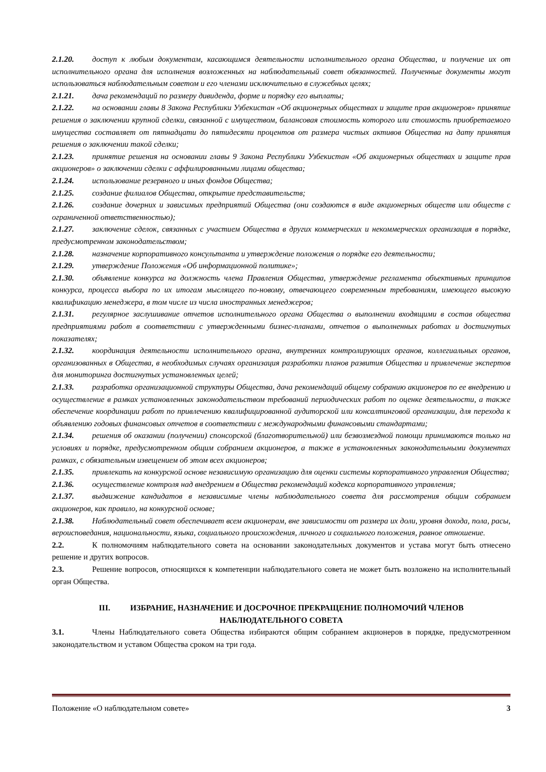2.1.20. доступ к любым документам, касающимся деятельности исполнительного органа Общества, и получение их от исполнительного органа для исполнения возложенных на наблюдательный совет обязанностей. Полученные документы могут использоваться наблюдательным советом и его членами исключительно в служебных целях;
2.1.21. дача рекомендаций по размеру дивиденда, форме и порядку его выплаты;
2.1.22. на основании главы 8 Закона Республики Узбекистан «Об акционерных обществах и защите прав акционеров» принятие решения о заключении крупной сделки, связанной с имуществом, балансовая стоимость которого или стоимость приобретаемого имущества составляет от пятнадцати до пятидесяти процентов от размера чистых активов Общества на дату принятия решения о заключении такой сделки;
2.1.23. принятие решения на основании главы 9 Закона Республики Узбекистан «Об акционерных обществах и защите прав акционеров» о заключении сделки с аффилированными лицами общества;
2.1.24. использование резервного и иных фондов Общества;
2.1.25. создание филиалов Общества, открытие представительств;
2.1.26. создание дочерних и зависимых предприятий Общества (они создаются в виде акционерных обществ или обществ с ограниченной ответственностью);
2.1.27. заключение сделок, связанных с участием Общества в других коммерческих и некоммерческих организация в порядке, предусмотренном законодательством;
2.1.28. назначение корпоративного консультанта и утверждение положения о порядке его деятельности;
2.1.29. утверждение Положения «Об информационной политике»;
2.1.30. объявление конкурса на должность члена Правления Общества, утверждение регламента объективных принципов конкурса, процесса выбора по их итогам мыслящего по-новому, отвечающего современным требованиям, имеющего высокую квалификацию менеджера, в том числе из числа иностранных менеджеров;
2.1.31. регулярное заслушивание отчетов исполнительного органа Общества о выполнении входящими в состав общества предприятиями работ в соответствии с утвержденными бизнес-планами, отчетов о выполненных работах и достигнутых показателях;
2.1.32. координация деятельности исполнительного органа, внутренних контролирующих органов, коллегиальных органов, организованных в Общества, в необходимых случаях организация разработки планов развития Общества и привлечение экспертов для мониторинга достигнутых установленных целей;
2.1.33. разработка организационной структуры Общества, дача рекомендаций общему собранию акционеров по ее внедрению и осуществление в рамках установленных законодательством требований периодических работ по оценке деятельности, а также обеспечение координации работ по привлечению квалифицированной аудиторской или консалтинговой организации, для перехода к объявлению годовых финансовых отчетов в соответствии с международными финансовыми стандартами;
2.1.34. решения об оказании (получении) спонсорской (благотворительной) или безвозмездной помощи принимаются только на условиях и порядке, предусмотренном общим собранием акционеров, а также в установленных законодательными документах рамках, с обязательным извещением об этом всех акционеров;
2.1.35. привлекать на конкурсной основе независимую организацию для оценки системы корпоративного управления Общества;
2.1.36. осуществление контроля над внедрением в Общества рекомендаций кодекса корпоративного управления;
2.1.37. выдвижение кандидатов в независимые члены наблюдательного совета для рассмотрения общим собранием акционеров, как правило, на конкурсной основе;
2.1.38. Наблюдательный совет обеспечивает всем акционерам, вне зависимости от размера их доли, уровня дохода, пола, расы, вероисповедания, национальности, языка, социального происхождения, личного и социального положения, равное отношение.
2.2. К полномочиям наблюдательного совета на основании законодательных документов и устава могут быть отнесено решение и других вопросов.
2.3. Решение вопросов, относящихся к компетенции наблюдательного совета не может быть возложено на исполнительный орган Общества.
III. ИЗБРАНИЕ, НАЗНАЧЕНИЕ И ДОСРОЧНОЕ ПРЕКРАЩЕНИЕ ПОЛНОМОЧИЙ ЧЛЕНОВ
НАБЛЮДАТЕЛЬНОГО СОВЕТА
3.1. Члены Наблюдательного совета Общества избираются общим собранием акционеров в порядке, предусмотренном законодательством и уставом Общества сроком на три года.
Положение «О наблюдательном совете» 3